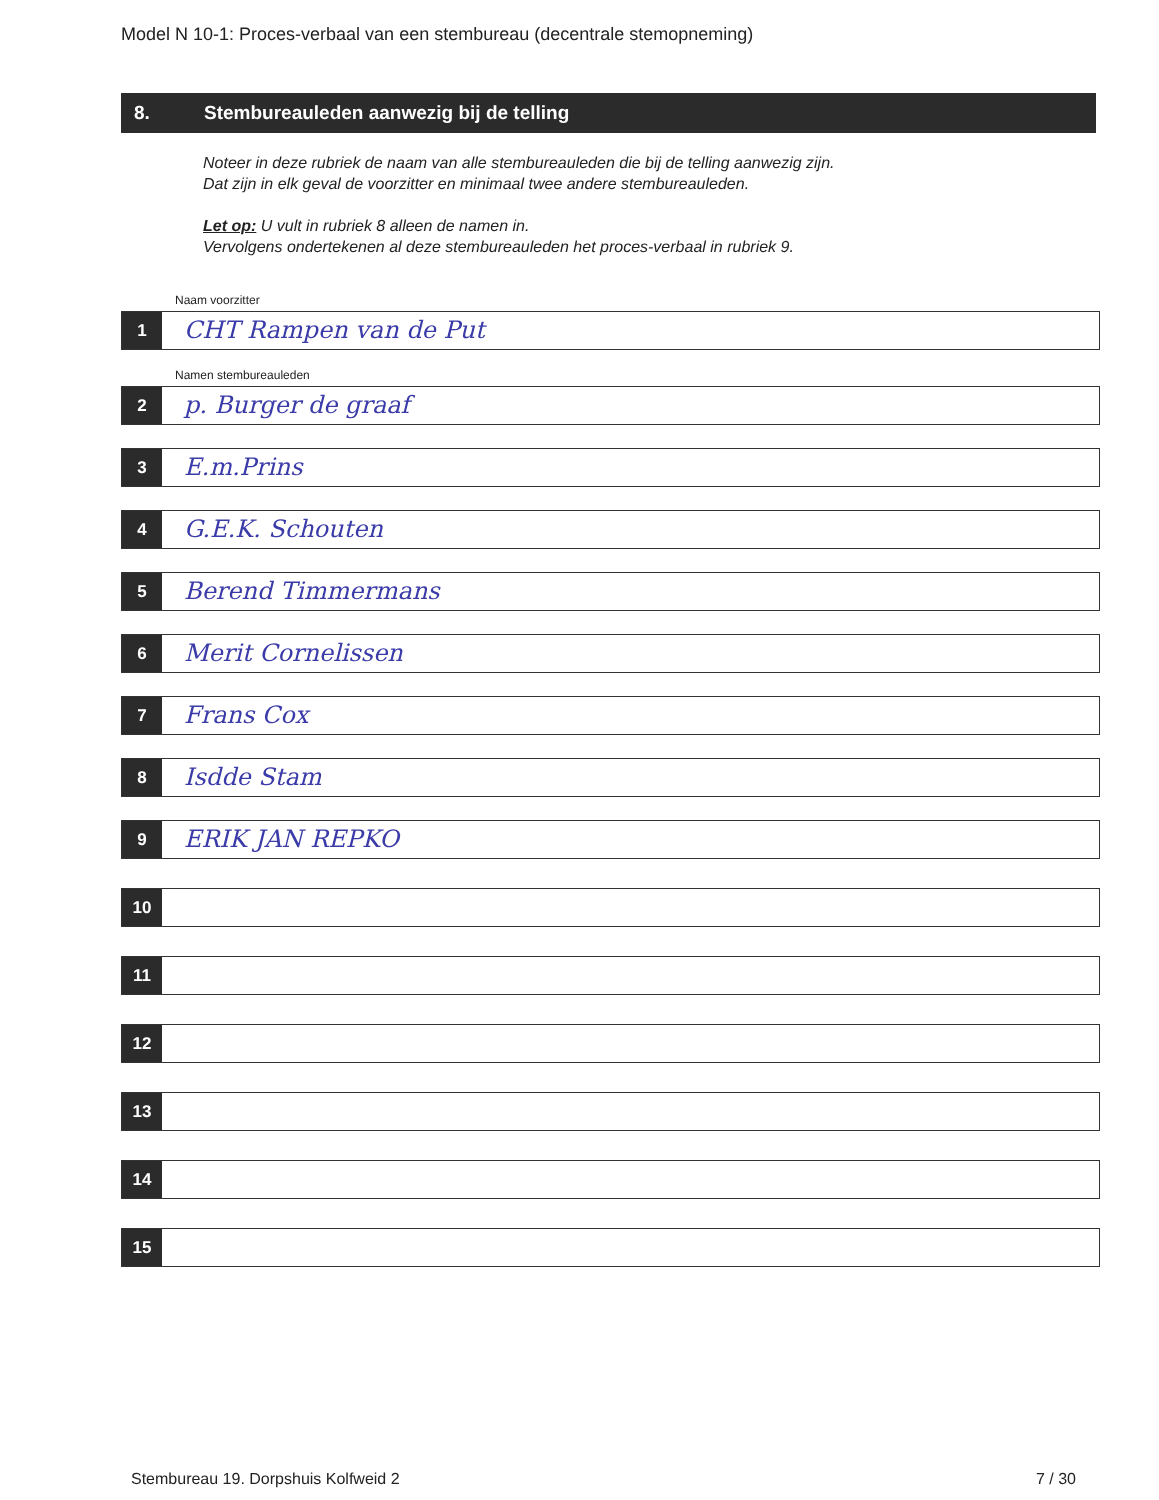Model N 10-1: Proces-verbaal van een stembureau (decentrale stemopneming)
8. Stembureauleden aanwezig bij de telling
Noteer in deze rubriek de naam van alle stembureauleden die bij de telling aanwezig zijn.
Dat zijn in elk geval de voorzitter en minimaal twee andere stembureauleden.
Let op: U vult in rubriek 8 alleen de namen in.
Vervolgens ondertekenen al deze stembureauleden het proces-verbaal in rubriek 9.
Naam voorzitter
1
CHT Rampen van de Put
Namen stembureauleden
2
p. Burger de graaf
3
E.m.Prins
4
G.E.K. Schouten
5
Berend Timmermans
6
Merit Cornelissen
7
Frans Cox
8
Isdde Stam
9
ERIK JAN REPKO
10
11
12
13
14
15
Stembureau 19. Dorpshuis Kolfweid 2 7 / 30